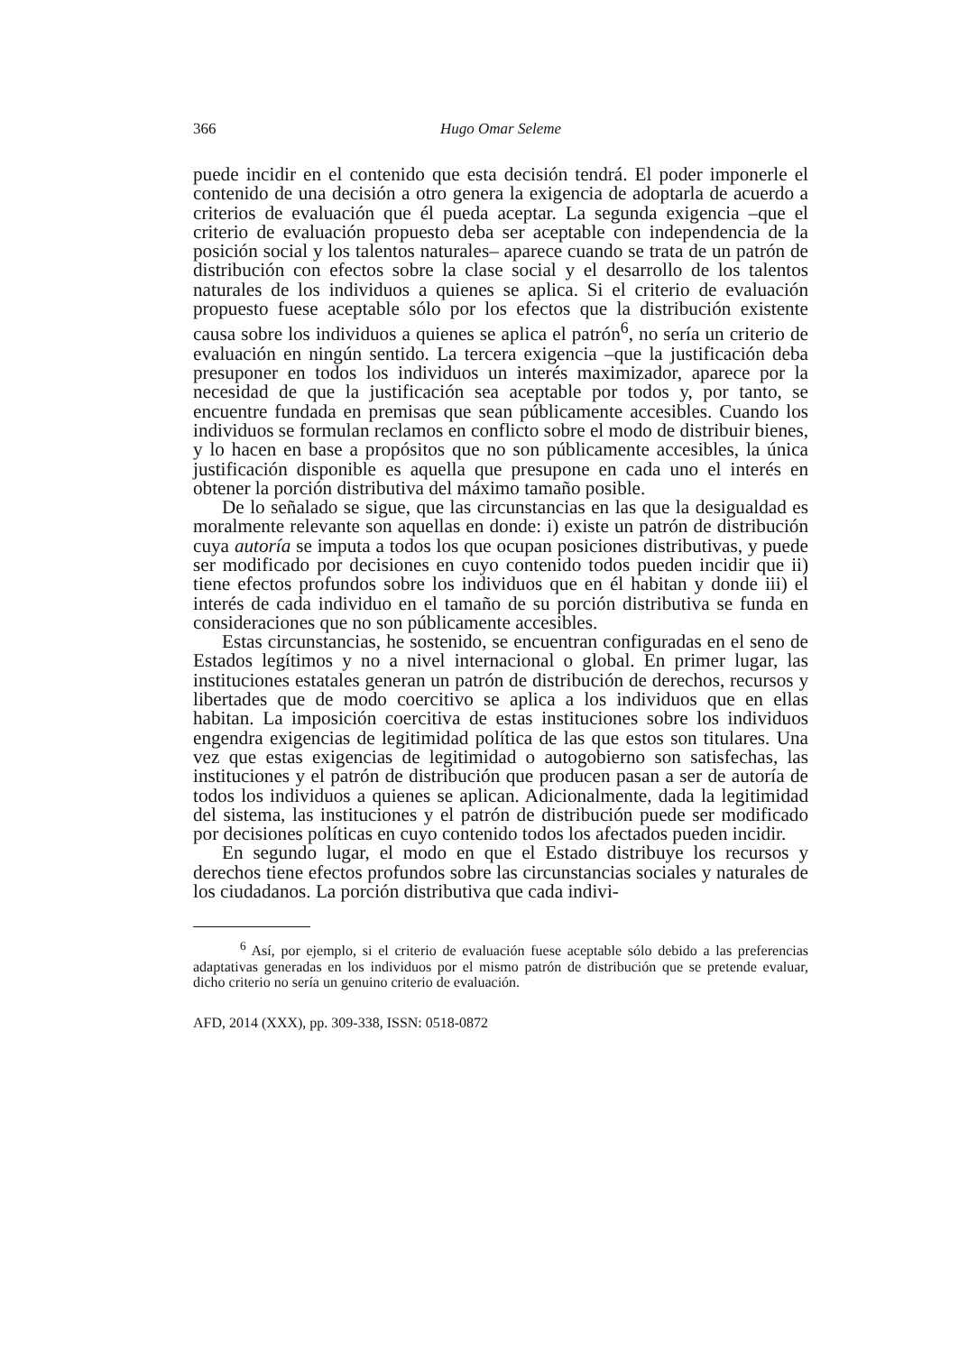366 Hugo Omar Seleme
puede incidir en el contenido que esta decisión tendrá. El poder imponerle el contenido de una decisión a otro genera la exigencia de adoptarla de acuerdo a criterios de evaluación que él pueda aceptar. La segunda exigencia –que el criterio de evaluación propuesto deba ser aceptable con independencia de la posición social y los talentos naturales– aparece cuando se trata de un patrón de distribución con efectos sobre la clase social y el desarrollo de los talentos naturales de los individuos a quienes se aplica. Si el criterio de evaluación propuesto fuese aceptable sólo por los efectos que la distribución existente causa sobre los individuos a quienes se aplica el patrón<sup>6</sup>, no sería un criterio de evaluación en ningún sentido. La tercera exigencia –que la justificación deba presuponer en todos los individuos un interés maximizador, aparece por la necesidad de que la justificación sea aceptable por todos y, por tanto, se encuentre fundada en premisas que sean públicamente accesibles. Cuando los individuos se formulan reclamos en conflicto sobre el modo de distribuir bienes, y lo hacen en base a propósitos que no son públicamente accesibles, la única justificación disponible es aquella que presupone en cada uno el interés en obtener la porción distributiva del máximo tamaño posible.
De lo señalado se sigue, que las circunstancias en las que la desigualdad es moralmente relevante son aquellas en donde: i) existe un patrón de distribución cuya autoría se imputa a todos los que ocupan posiciones distributivas, y puede ser modificado por decisiones en cuyo contenido todos pueden incidir que ii) tiene efectos profundos sobre los individuos que en él habitan y donde iii) el interés de cada individuo en el tamaño de su porción distributiva se funda en consideraciones que no son públicamente accesibles.
Estas circunstancias, he sostenido, se encuentran configuradas en el seno de Estados legítimos y no a nivel internacional o global. En primer lugar, las instituciones estatales generan un patrón de distribución de derechos, recursos y libertades que de modo coercitivo se aplica a los individuos que en ellas habitan. La imposición coercitiva de estas instituciones sobre los individuos engendra exigencias de legitimidad política de las que estos son titulares. Una vez que estas exigencias de legitimidad o autogobierno son satisfechas, las instituciones y el patrón de distribución que producen pasan a ser de autoría de todos los individuos a quienes se aplican. Adicionalmente, dada la legitimidad del sistema, las instituciones y el patrón de distribución puede ser modificado por decisiones políticas en cuyo contenido todos los afectados pueden incidir.
En segundo lugar, el modo en que el Estado distribuye los recursos y derechos tiene efectos profundos sobre las circunstancias sociales y naturales de los ciudadanos. La porción distributiva que cada indivi-
<sup>6</sup> Así, por ejemplo, si el criterio de evaluación fuese aceptable sólo debido a las preferencias adaptativas generadas en los individuos por el mismo patrón de distribución que se pretende evaluar, dicho criterio no sería un genuino criterio de evaluación.
AFD, 2014 (XXX), pp. 309-338, ISSN: 0518-0872